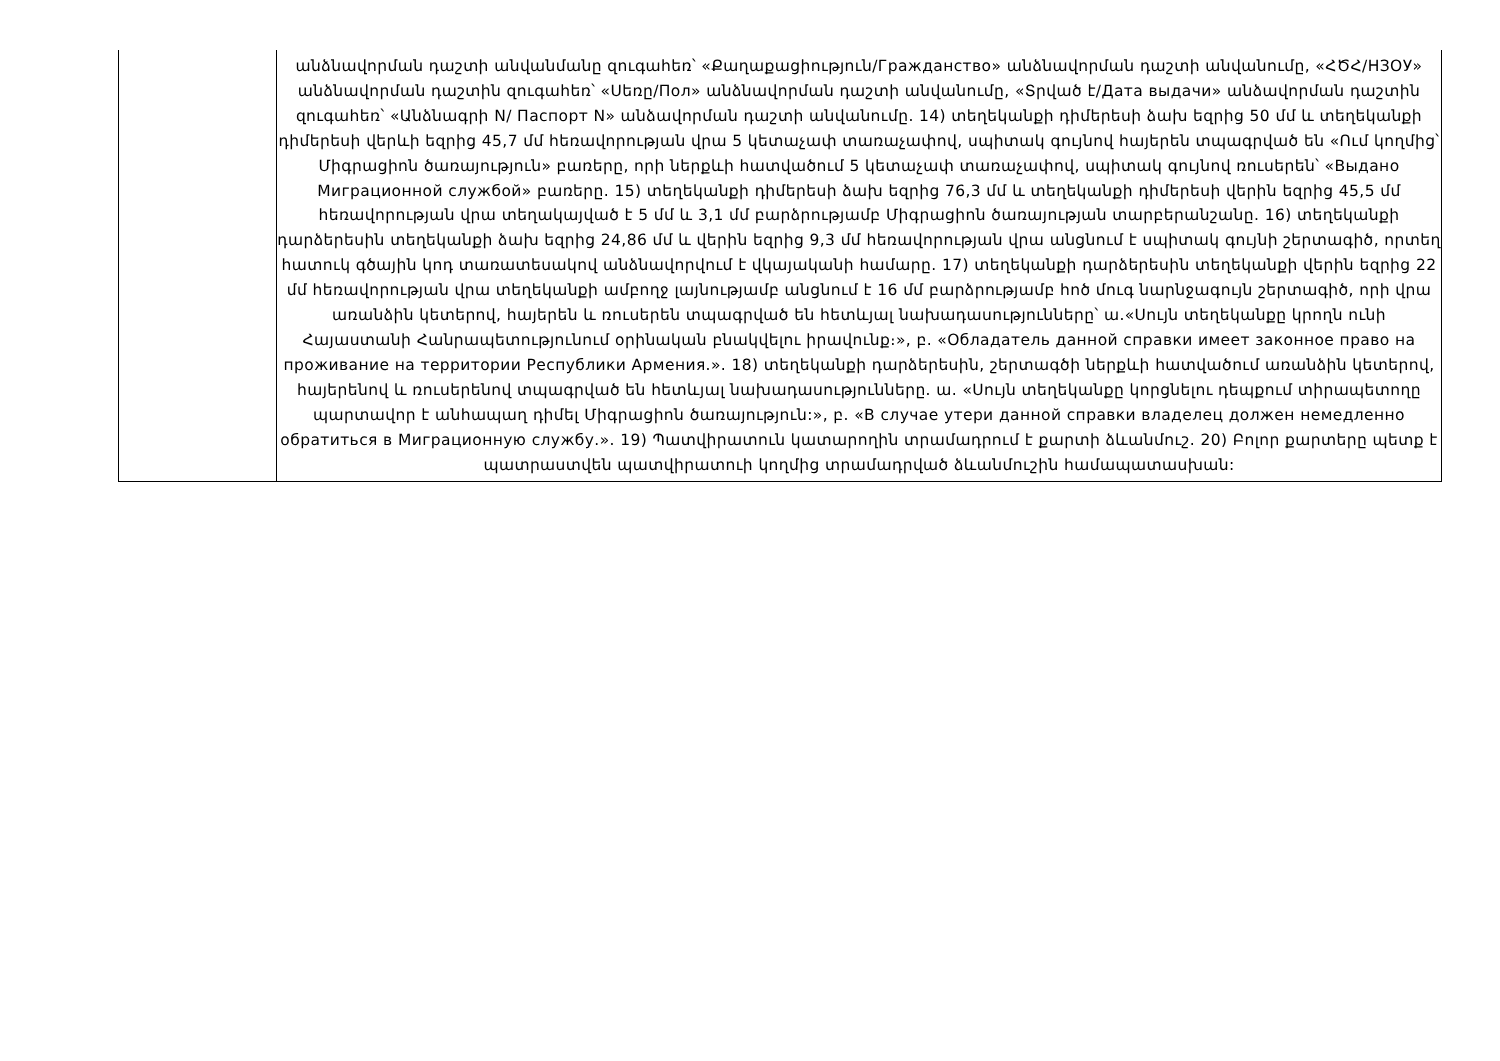| | անձնավորման դաշտի անվանմանը զուգահեռ՝ «Քաղաքացիություն/Гражданство» անձնավորման դաշտի անվանումը, «ՀԾՀ/НЗОУ» անձնավորման դաշտին զուգահեռ՝ «Սեռը/Пол» անձնավորման դաշտի անվանումը, «Տրված է/Дата выдачи» անձավորման դաշտին զուգահեռ՝ «Անձնագրի N/ Паспорт N» անձավորման դաշտի անվանումը. 14) տեղեկանքի դիմերեսի ձախ եզրից 50 մմ և տեղեկանքի դիմերեսի վերևի եզրից 45,7 մմ հեռավորության վրա 5 կետաչափ տառաչափով, սպիտակ գույնով հայերեն տպագրված են «Ում կողմից՝ Միգրացիոն ծառայություն» բառերը, որի ներքևի հատվածում 5 կետաչափ տառաչափով, սպիտակ գույնով ռուսերեն՝ «Выдано Миграционной службой» բառերը. 15) տեղեկանքի դիմերեսի ձախ եզրից 76,3 մմ և տեղեկանքի դիմերեսի վերին եզրից 45,5 մմ հեռավորության վրա տեղակայված է 5 մմ և 3,1 մմ բարձրությամբ Միգրացիոն ծառայության տարբերանշանը. 16) տեղեկանքի դարձերեսին տեղեկանքի ձախ եզրից 24,86 մմ և վերին եզրից 9,3 մմ հեռավորության վրա անցնում է սպիտակ գույնի շերտագիծ, որտեղ հատուկ գծային կոդ տառատեսակով անձնավորվում է վկայականի համարը. 17) տեղեկանքի դարձերեսին տեղեկանքի վերին եզրից 22 մմ հեռավորության վրա տեղեկանքի ամբողջ լայնությամբ անցնում է 16 մմ բարձրությամբ հոծ մուգ նարնջագույն շերտագիծ, որի վրա առանձին կետերով, հայերեն և ռուսերեն տպագրված են հետևյալ նախադասությունները՝ ա.«Սույն տեղեկանքը կրողն ունի Հայաստանի Հանրապետությունում օրինական բնակվելու իրավունք։», բ. «Обладатель данной справки имеет законное право на проживание на территории Республики Армения.». 18) տեղեկանքի դարձերեսին, շերտագծի ներքևի հատվածում առանձին կետերով, հայերենով և ռուսերենով տպագրված են հետևյալ նախադասությունները. ա. «Սույն տեղեկանքը կորցնելու դեպքում տիրապետողը պարտավոր է անհապաղ դիմել Միգրացիոն ծառայություն:», բ. «В случае утери данной справки владелец должен немедленно обратиться в Миграционную службу.». 19) Պատվիրատուն կատարողին տրամադրում է քարտի ձևանմուշ. 20) Բոլոր քարտերը պետք է պատրաստվեն պատվիրատուի կողմից տրամադրված ձևանմուշին համապատասխան: |